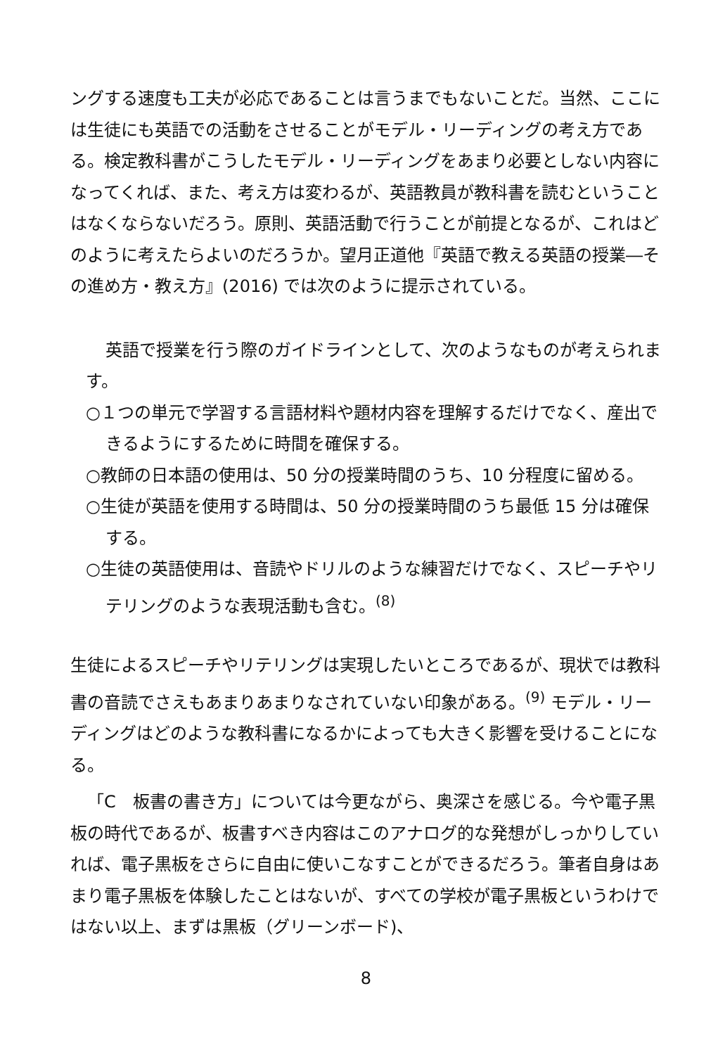ングする速度も工夫が必応であることは言うまでもないことだ。当然、ここには生徒にも英語での活動をさせることがモデル・リーディングの考え方である。検定教科書がこうしたモデル・リーディングをあまり必要としない内容になってくれば、また、考え方は変わるが、英語教員が教科書を読むということはなくならないだろう。原則、英語活動で行うことが前提となるが、これはどのように考えたらよいのだろうか。望月正道他『英語で教える英語の授業―その進め方・教え方』(2016) では次のように提示されている。
英語で授業を行う際のガイドラインとして、次のようなものが考えられます。
○１つの単元で学習する言語材料や題材内容を理解するだけでなく、産出できるようにするために時間を確保する。
○教師の日本語の使用は、50 分の授業時間のうち、10 分程度に留める。
○生徒が英語を使用する時間は、50 分の授業時間のうち最低 15 分は確保する。
○生徒の英語使用は、音読やドリルのような練習だけでなく、スピーチやリテリングのような表現活動も含む。<sup>(8)</sup>
生徒によるスピーチやリテリングは実現したいところであるが、現状では教科書の音読でさえもあまりあまりなされていない印象がある。<sup>(9)</sup> モデル・リーディングはどのような教科書になるかによっても大きく影響を受けることになる。
「C　板書の書き方」については今更ながら、奥深さを感じる。今や電子黒板の時代であるが、板書すべき内容はこのアナログ的な発想がしっかりしていれば、電子黒板をさらに自由に使いこなすことができるだろう。筆者自身はあまり電子黒板を体験したことはないが、すべての学校が電子黒板というわけではない以上、まずは黒板（グリーンボード)、
8